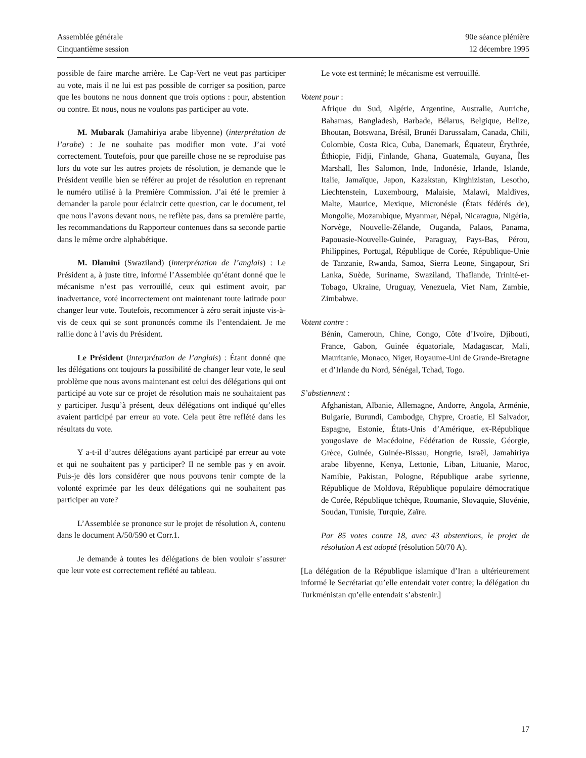Assemblée générale
Cinquantième session
90e séance plénière
12 décembre 1995
possible de faire marche arrière. Le Cap-Vert ne veut pas participer au vote, mais il ne lui est pas possible de corriger sa position, parce que les boutons ne nous donnent que trois options : pour, abstention ou contre. Et nous, nous ne voulons pas participer au vote.
M. Mubarak (Jamahiriya arabe libyenne) (interprétation de l’arabe) : Je ne souhaite pas modifier mon vote. J’ai voté correctement. Toutefois, pour que pareille chose ne se reproduise pas lors du vote sur les autres projets de résolution, je demande que le Président veuille bien se référer au projet de résolution en reprenant le numéro utilisé à la Première Commission. J’ai été le premier à demander la parole pour éclaircir cette question, car le document, tel que nous l’avons devant nous, ne reflète pas, dans sa première partie, les recommandations du Rapporteur contenues dans sa seconde partie dans le même ordre alphabétique.
M. Dlamini (Swaziland) (interprétation de l’anglais) : Le Président a, à juste titre, informé l’Assemblée qu’étant donné que le mécanisme n’est pas verrouillé, ceux qui estiment avoir, par inadvertance, voté incorrectement ont maintenant toute latitude pour changer leur vote. Toutefois, recommencer à zéro serait injuste vis-à-vis de ceux qui se sont prononcés comme ils l’entendaient. Je me rallie donc à l’avis du Président.
Le Président (interprétation de l’anglais) : Étant donné que les délégations ont toujours la possibilité de changer leur vote, le seul problème que nous avons maintenant est celui des délégations qui ont participé au vote sur ce projet de résolution mais ne souhaitaient pas y participer. Jusqu’à présent, deux délégations ont indiqué qu’elles avaient participé par erreur au vote. Cela peut être reflété dans les résultats du vote.
Y a-t-il d’autres délégations ayant participé par erreur au vote et qui ne souhaitent pas y participer? Il ne semble pas y en avoir. Puis-je dès lors considérer que nous pouvons tenir compte de la volonté exprimée par les deux délégations qui ne souhaitent pas participer au vote?
L’Assemblée se prononce sur le projet de résolution A, contenu dans le document A/50/590 et Corr.1.
Je demande à toutes les délégations de bien vouloir s’assurer que leur vote est correctement reflété au tableau.
Le vote est terminé; le mécanisme est verrouillé.
Votent pour :
Afrique du Sud, Algérie, Argentine, Australie, Autriche, Bahamas, Bangladesh, Barbade, Bélarus, Belgique, Belize, Bhoutan, Botswana, Brésil, Brunéi Darussalam, Canada, Chili, Colombie, Costa Rica, Cuba, Danemark, Équateur, Érythrée, Éthiopie, Fidji, Finlande, Ghana, Guatemala, Guyana, Îles Marshall, Îles Salomon, Inde, Indonésie, Irlande, Islande, Italie, Jamaïque, Japon, Kazakstan, Kirghizistan, Lesotho, Liechtenstein, Luxembourg, Malaisie, Malawi, Maldives, Malte, Maurice, Mexique, Micronésie (États fédérés de), Mongolie, Mozambique, Myanmar, Népal, Nicaragua, Nigéria, Norvège, Nouvelle-Zélande, Ouganda, Palaos, Panama, Papouasie-Nouvelle-Guinée, Paraguay, Pays-Bas, Pérou, Philippines, Portugal, République de Corée, République-Unie de Tanzanie, Rwanda, Samoa, Sierra Leone, Singapour, Sri Lanka, Suède, Suriname, Swaziland, Thaïlande, Trinité-et-Tobago, Ukraine, Uruguay, Venezuela, Viet Nam, Zambie, Zimbabwe.
Votent contre :
Bénin, Cameroun, Chine, Congo, Côte d’Ivoire, Djibouti, France, Gabon, Guinée équatoriale, Madagascar, Mali, Mauritanie, Monaco, Niger, Royaume-Uni de Grande-Bretagne et d’Irlande du Nord, Sénégal, Tchad, Togo.
S’abstiennent :
Afghanistan, Albanie, Allemagne, Andorre, Angola, Arménie, Bulgarie, Burundi, Cambodge, Chypre, Croatie, El Salvador, Espagne, Estonie, États-Unis d’Amérique, ex-République yougoslave de Macédoine, Fédération de Russie, Géorgie, Grèce, Guinée, Guinée-Bissau, Hongrie, Israël, Jamahiriya arabe libyenne, Kenya, Lettonie, Liban, Lituanie, Maroc, Namibie, Pakistan, Pologne, République arabe syrienne, République de Moldova, République populaire démocratique de Corée, République tchèque, Roumanie, Slovaquie, Slovénie, Soudan, Tunisie, Turquie, Zaïre.
Par 85 votes contre 18, avec 43 abstentions, le projet de résolution A est adopté (résolution 50/70 A).
[La délégation de la République islamique d’Iran a ultérieurement informé le Secrétariat qu’elle entendait voter contre; la délégation du Turkménistan qu’elle entendait s’abstenir.]
17